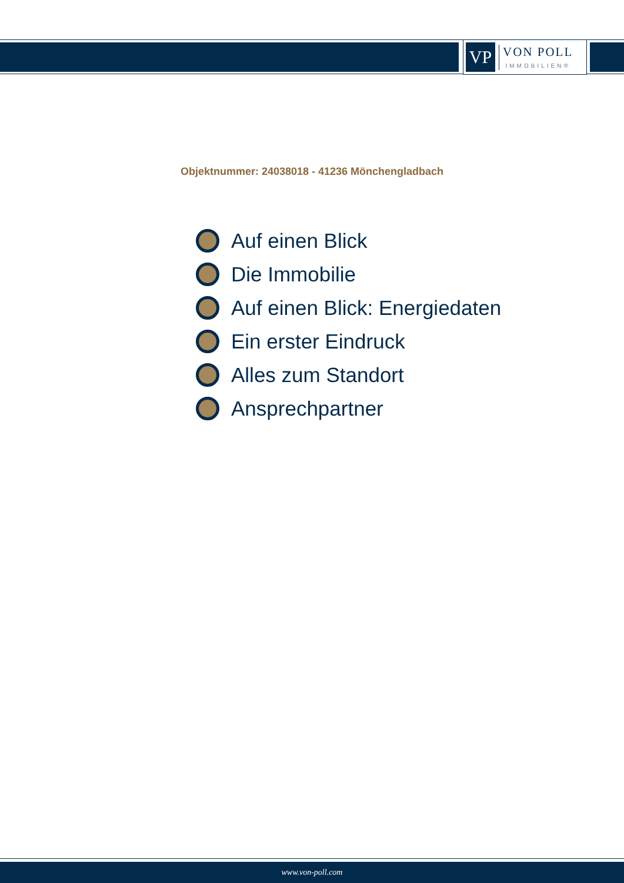VP
VON POLL
IMMOBILIEN®
Objektnummer: 24038018 - 41236 Mönchengladbach
Auf einen Blick
Die Immobilie
Auf einen Blick: Energiedaten
Ein erster Eindruck
Alles zum Standort
Ansprechpartner
www.von-poll.com